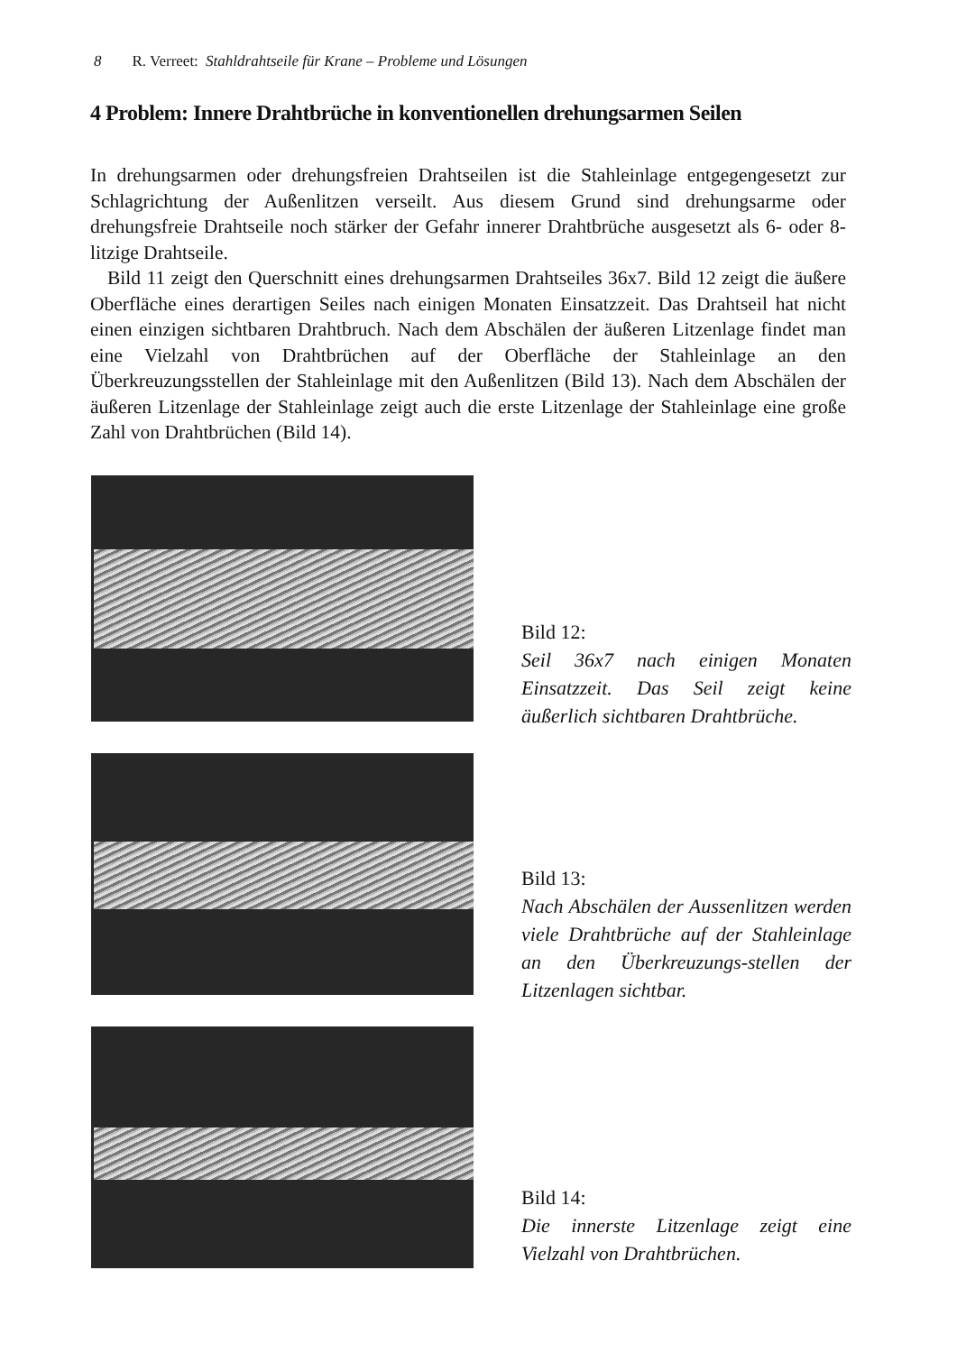8 R. Verreet: Stahldrahtseile für Krane – Probleme und Lösungen
4 Problem: Innere Drahtbrüche in konventionellen drehungsarmen Seilen
In drehungsarmen oder drehungsfreien Drahtseilen ist die Stahleinlage entgegengesetzt zur Schlagrichtung der Außenlitzen verseilt. Aus diesem Grund sind drehungsarme oder drehungsfreie Drahtseile noch stärker der Gefahr innerer Drahtbrüche ausgesetzt als 6- oder 8-litzige Drahtseile.
Bild 11 zeigt den Querschnitt eines drehungsarmen Drahtseiles 36x7. Bild 12 zeigt die äußere Oberfläche eines derartigen Seiles nach einigen Monaten Einsatzzeit. Das Drahtseil hat nicht einen einzigen sichtbaren Drahtbruch. Nach dem Abschälen der äußeren Litzenlage findet man eine Vielzahl von Drahtbrüchen auf der Oberfläche der Stahleinlage an den Überkreuzungsstellen der Stahleinlage mit den Außenlitzen (Bild 13). Nach dem Abschälen der äußeren Litzenlage der Stahleinlage zeigt auch die erste Litzenlage der Stahleinlage eine große Zahl von Drahtbrüchen (Bild 14).
Bild 12:
Seil 36x7 nach einigen Monaten Einsatzzeit. Das Seil zeigt keine äußerlich sichtbaren Drahtbrüche.
Bild 13:
Nach Abschälen der Aussenlitzen werden viele Drahtbrüche auf der Stahleinlage an den Überkreuzungs-stellen der Litzenlagen sichtbar.
Bild 14:
Die innerste Litzenlage zeigt eine Vielzahl von Drahtbrüchen.